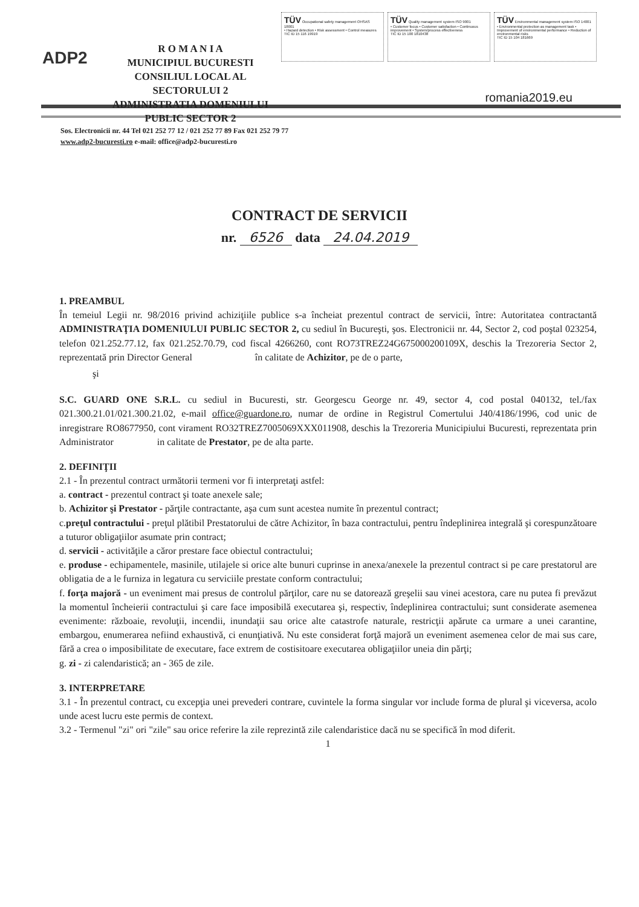ADP2
R O M A N I A
MUNICIPIUL BUCURESTI
CONSILIUL LOCAL AL SECTORULUI 2
ADMINISTRATIA DOMENIULUI PUBLIC SECTOR 2
TÜV Occupational safety management OHSAS 18001
• Hazard detection • Risk assessment • Control measures
TIC ID 15 116 19919
TÜV Quality management system ISO 9001
• Customer focus • Customer satisfaction • Continuous improvement • System/process effectiveness
TIC ID 15 100 1810438
TÜV Environmental management system ISO 14001
• Environmental protection as management task • Improvement of environmental performance • Reduction of environmental risks
TIC ID 15 104 181669
romania2019.eu
Sos. Electronicii nr. 44 Tel 021 252 77 12 / 021 252 77 89 Fax 021 252 79 77
www.adp2-bucuresti.ro e-mail: office@adp2-bucuresti.ro
CONTRACT DE SERVICII
nr. 6526 data 24.04.2019
1. PREAMBUL
În temeiul Legii nr. 98/2016 privind achiziţiile publice s-a încheiat prezentul contract de servicii, între: Autoritatea contractantă ADMINISTRAŢIA DOMENIULUI PUBLIC SECTOR 2, cu sediul în Bucureşti, şos. Electronicii nr. 44, Sector 2, cod poştal 023254, telefon 021.252.77.12, fax 021.252.70.79, cod fiscal 4266260, cont RO73TREZ24G675000200109X, deschis la Trezoreria Sector 2, reprezentată prin Director General în calitate de Achizitor, pe de o parte,
şi
S.C. GUARD ONE S.R.L. cu sediul in Bucuresti, str. Georgescu George nr. 49, sector 4, cod postal 040132, tel./fax 021.300.21.01/021.300.21.02, e-mail office@guardone.ro, numar de ordine in Registrul Comertului J40/4186/1996, cod unic de inregistrare RO8677950, cont virament RO32TREZ7005069XXX011908, deschis la Trezoreria Municipiului Bucuresti, reprezentata prin Administrator in calitate de Prestator, pe de alta parte.
2. DEFINIŢII
2.1 - În prezentul contract următorii termeni vor fi interpretaţi astfel:
a. contract - prezentul contract şi toate anexele sale;
b. Achizitor şi Prestator - părţile contractante, aşa cum sunt acestea numite în prezentul contract;
c.preţul contractului - preţul plătibil Prestatorului de către Achizitor, în baza contractului, pentru îndeplinirea integrală şi corespunzătoare a tuturor obligaţiilor asumate prin contract;
d. servicii - activităţile a căror prestare face obiectul contractului;
e. produse - echipamentele, masinile, utilajele si orice alte bunuri cuprinse in anexa/anexele la prezentul contract si pe care prestatorul are obligatia de a le furniza in legatura cu serviciile prestate conform contractului;
f. forţa majoră - un eveniment mai presus de controlul părţilor, care nu se datorează greşelii sau vinei acestora, care nu putea fi prevăzut la momentul încheierii contractului şi care face imposibilă executarea şi, respectiv, îndeplinirea contractului; sunt considerate asemenea evenimente: războaie, revoluţii, incendii, inundaţii sau orice alte catastrofe naturale, restricţii apărute ca urmare a unei carantine, embargou, enumerarea nefiind exhaustivă, ci enunţiativă. Nu este considerat forţă majoră un eveniment asemenea celor de mai sus care, fără a crea o imposibilitate de executare, face extrem de costisitoare executarea obligaţiilor uneia din părţi;
g. zi - zi calendaristică; an - 365 de zile.
3. INTERPRETARE
3.1 - În prezentul contract, cu excepţia unei prevederi contrare, cuvintele la forma singular vor include forma de plural şi viceversa, acolo unde acest lucru este permis de context.
3.2 - Termenul "zi" ori "zile" sau orice referire la zile reprezintă zile calendaristice dacă nu se specifică în mod diferit.
1